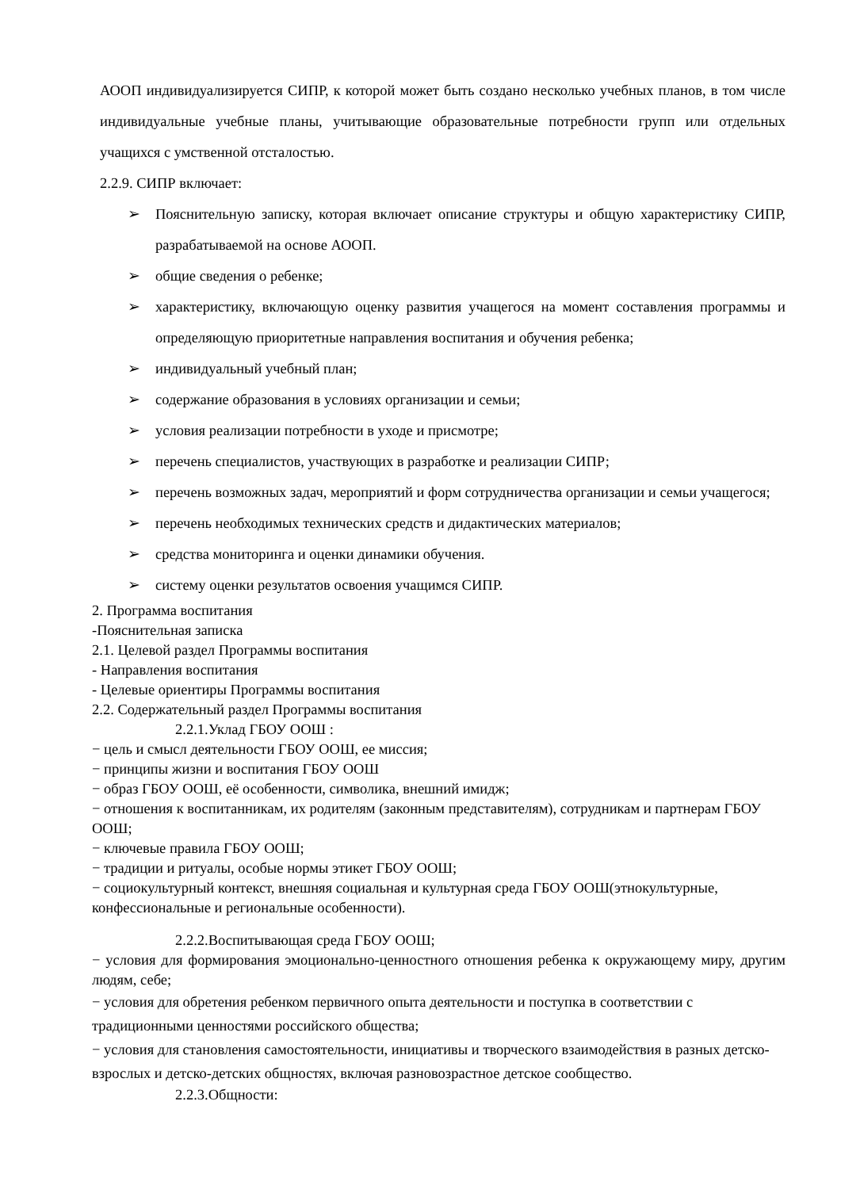АООП индивидуализируется СИПР, к которой может быть создано несколько учебных планов, в том числе индивидуальные учебные планы, учитывающие образовательные потребности групп или отдельных учащихся с умственной отсталостью.
2.2.9. СИПР включает:
➢ Пояснительную записку, которая включает описание структуры и общую характеристику СИПР, разрабатываемой на основе АООП.
➢ общие сведения о ребенке;
➢ характеристику, включающую оценку развития учащегося на момент составления программы и определяющую приоритетные направления воспитания и обучения ребенка;
➢ индивидуальный учебный план;
➢ содержание образования в условиях организации и семьи;
➢ условия реализации потребности в уходе и присмотре;
➢ перечень специалистов, участвующих в разработке и реализации СИПР;
➢ перечень возможных задач, мероприятий и форм сотрудничества организации и семьи учащегося;
➢ перечень необходимых технических средств и дидактических материалов;
➢ средства мониторинга и оценки динамики обучения.
➢ систему оценки результатов освоения учащимся СИПР.
2. Программа воспитания
-Пояснительная записка
2.1. Целевой раздел Программы воспитания
- Направления воспитания
- Целевые ориентиры Программы воспитания
2.2. Содержательный раздел Программы воспитания
2.2.1.Уклад ГБОУ ООШ :
− цель и смысл деятельности ГБОУ ООШ, ее миссия;
− принципы жизни и воспитания ГБОУ ООШ
− образ ГБОУ ООШ, её особенности, символика, внешний имидж;
− отношения к воспитанникам, их родителям (законным представителям), сотрудникам и партнерам ГБОУ ООШ;
− ключевые правила ГБОУ ООШ;
− традиции и ритуалы, особые нормы этикет ГБОУ ООШ;
− социокультурный контекст, внешняя социальная и культурная среда ГБОУ ООШ(этнокультурные, конфессиональные и региональные особенности).
2.2.2.Воспитывающая среда ГБОУ ООШ;
− условия для формирования эмоционально-ценностного отношения ребенка к окружающему миру, другим людям, себе;
− условия для обретения ребенком первичного опыта деятельности и поступка в соответствии с традиционными ценностями российского общества;
− условия для становления самостоятельности, инициативы и творческого взаимодействия в разных детско-взрослых и детско-детских общностях, включая разновозрастное детское сообщество.
2.2.3.Общности: